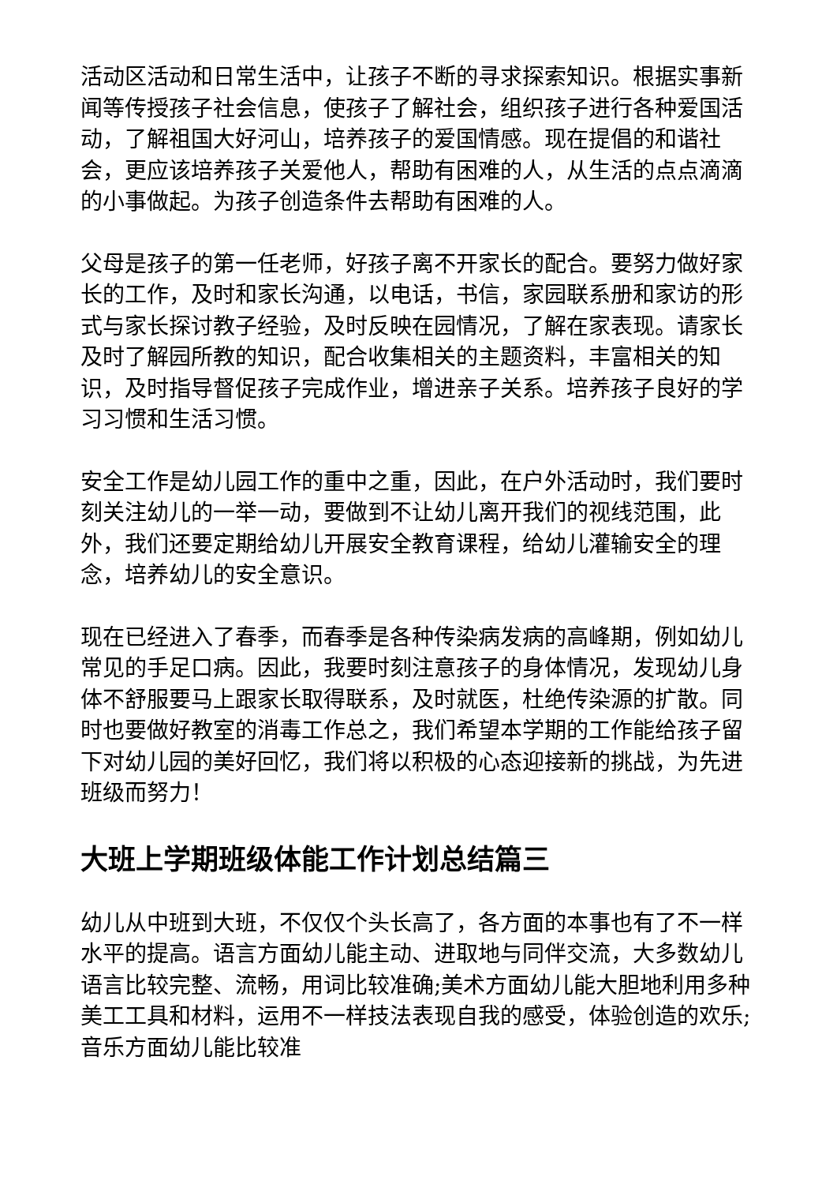活动区活动和日常生活中，让孩子不断的寻求探索知识。根据实事新闻等传授孩子社会信息，使孩子了解社会，组织孩子进行各种爱国活动，了解祖国大好河山，培养孩子的爱国情感。现在提倡的和谐社会，更应该培养孩子关爱他人，帮助有困难的人，从生活的点点滴滴的小事做起。为孩子创造条件去帮助有困难的人。
父母是孩子的第一任老师，好孩子离不开家长的配合。要努力做好家长的工作，及时和家长沟通，以电话，书信，家园联系册和家访的形式与家长探讨教子经验，及时反映在园情况，了解在家表现。请家长及时了解园所教的知识，配合收集相关的主题资料，丰富相关的知识，及时指导督促孩子完成作业，增进亲子关系。培养孩子良好的学习习惯和生活习惯。
安全工作是幼儿园工作的重中之重，因此，在户外活动时，我们要时刻关注幼儿的一举一动，要做到不让幼儿离开我们的视线范围，此外，我们还要定期给幼儿开展安全教育课程，给幼儿灌输安全的理念，培养幼儿的安全意识。
现在已经进入了春季，而春季是各种传染病发病的高峰期，例如幼儿常见的手足口病。因此，我要时刻注意孩子的身体情况，发现幼儿身体不舒服要马上跟家长取得联系，及时就医，杜绝传染源的扩散。同时也要做好教室的消毒工作总之，我们希望本学期的工作能给孩子留下对幼儿园的美好回忆，我们将以积极的心态迎接新的挑战，为先进班级而努力！
大班上学期班级体能工作计划总结篇三
幼儿从中班到大班，不仅仅个头长高了，各方面的本事也有了不一样水平的提高。语言方面幼儿能主动、进取地与同伴交流，大多数幼儿语言比较完整、流畅，用词比较准确;美术方面幼儿能大胆地利用多种美工工具和材料，运用不一样技法表现自我的感受，体验创造的欢乐;音乐方面幼儿能比较准